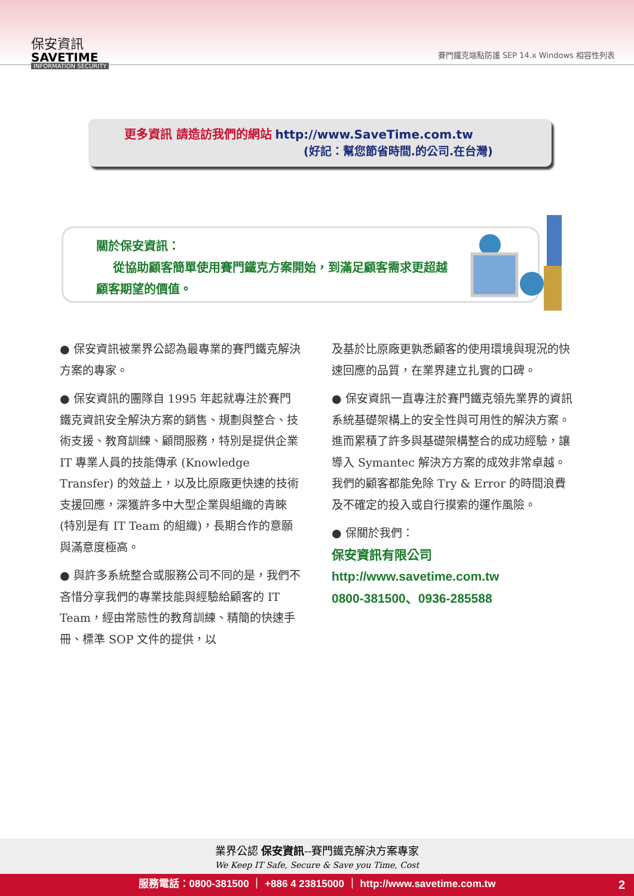保安資訊
SAVETIME
INFORMATION SECURITY
賽門鐵克端點防護 SEP 14.x Windows 相容性列表
更多資訊 請造訪我們的網站 http://www.SaveTime.com.tw
(好記：幫您節省時間.的公司.在台灣)
關於保安資訊：
從協助顧客簡單使用賽門鐵克方案開始，到滿足顧客需求更超越顧客期望的價值。
● 保安資訊被業界公認為最專業的賽門鐵克解決方案的專家。
● 保安資訊的團隊自 1995 年起就專注於賽門鐵克資訊安全解決方案的銷售、規劃與整合、技術支援、教育訓練、顧問服務，特別是提供企業 IT 專業人員的技能傳承 (Knowledge Transfer) 的效益上，以及比原廠更快速的技術支援回應，深獲許多中大型企業與組織的青睞(特別是有 IT Team 的組織)，長期合作的意願與滿意度極高。
● 與許多系統整合或服務公司不同的是，我們不吝惜分享我們的專業技能與經驗給顧客的 IT Team，經由常態性的教育訓練、精簡的快速手冊、標準 SOP 文件的提供，以
及基於比原廠更孰悉顧客的使用環境與現況的快速回應的品質，在業界建立扎實的口碑。
● 保安資訊一直專注於賽門鐵克領先業界的資訊系統基礎架構上的安全性與可用性的解決方案。進而累積了許多與基礎架構整合的成功經驗，讓導入 Symantec 解決方方案的成效非常卓越。我們的顧客都能免除 Try & Error 的時間浪費及不確定的投入或自行摸索的運作風險。
● 保關於我們：
保安資訊有限公司
http://www.savetime.com.tw
0800-381500、0936-285588
業界公認 保安資訊--賽門鐵克解決方案專家
We Keep IT Safe, Secure & Save you Time, Cost
服務電話：0800-381500 ｜ +886 4 23815000 ｜ http://www.savetime.com.tw 2